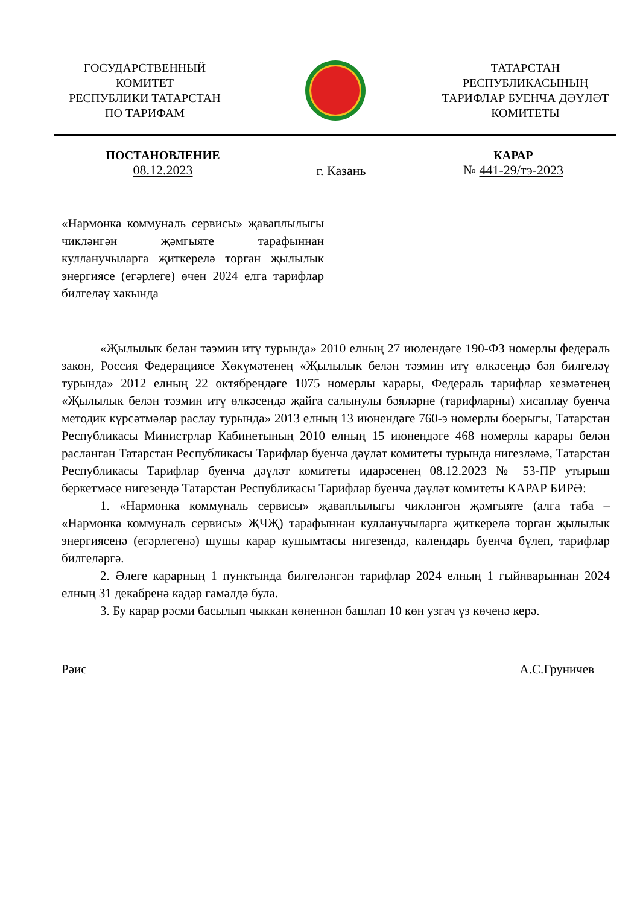ГОСУДАРСТВЕННЫЙ
КОМИТЕТ
РЕСПУБЛИКИ ТАТАРСТАН
ПО ТАРИФАМ
ТАТАРСТАН
РЕСПУБЛИКАСЫНЫҢ
ТАРИФЛАР БУЕНЧА ДӘҮЛӘТ
КОМИТЕТЫ
ПОСТАНОВЛЕНИЕ
08.12.2023
г. Казань
КАРАР
№ 441-29/тэ-2023
«Нармонка коммуналь сервисы» җаваплылыгы чикләнгән җәмгыяте тарафыннан кулланучыларга җиткерелә торган җылылык энергиясе (егәрлеге) өчен 2024 елга тарифлар билгеләү хакында
«Җылылык белән тәэмин итү турында» 2010 елның 27 июлендәге 190-ФЗ номерлы федераль закон, Россия Федерациясе Хөкүмәтенең «Җылылык белән тәэмин итү өлкәсендә бәя билгеләү турында» 2012 елның 22 октябрендәге 1075 номерлы карары, Федераль тарифлар хезмәтенең «Җылылык белән тәэмин итү өлкәсендә җайга салынулы бәяләрне (тарифларны) хисаплау буенча методик күрсәтмәләр раслау турында» 2013 елның 13 июнендәге 760-э номерлы боерыгы, Татарстан Республикасы Министрлар Кабинетының 2010 елның 15 июнендәге 468 номерлы карары белән расланган Татарстан Республикасы Тарифлар буенча дәүләт комитеты турында нигезләмә, Татарстан Республикасы Тарифлар буенча дәүләт комитеты идарәсенең 08.12.2023 № 53-ПР утырыш беркетмәсе нигезендә Татарстан Республикасы Тарифлар буенча дәүләт комитеты КАРАР БИРӘ:
1. «Нармонка коммуналь сервисы» җаваплылыгы чикләнгән җәмгыяте (алга таба – «Нармонка коммуналь сервисы» ҖЧҖ) тарафыннан кулланучыларга җиткерелә торган җылылык энергиясенә (егәрлегенә) шушы карар кушымтасы нигезендә, календарь буенча бүлеп, тарифлар билгеләргә.
2. Әлеге карарның 1 пунктында билгеләнгән тарифлар 2024 елның 1 гыйнварыннан 2024 елның 31 декабренә кадәр гамәлдә була.
3. Бу карар рәсми басылып чыккан көненнән башлап 10 көн узгач үз көченә керә.
Рәис А.С.Груничев